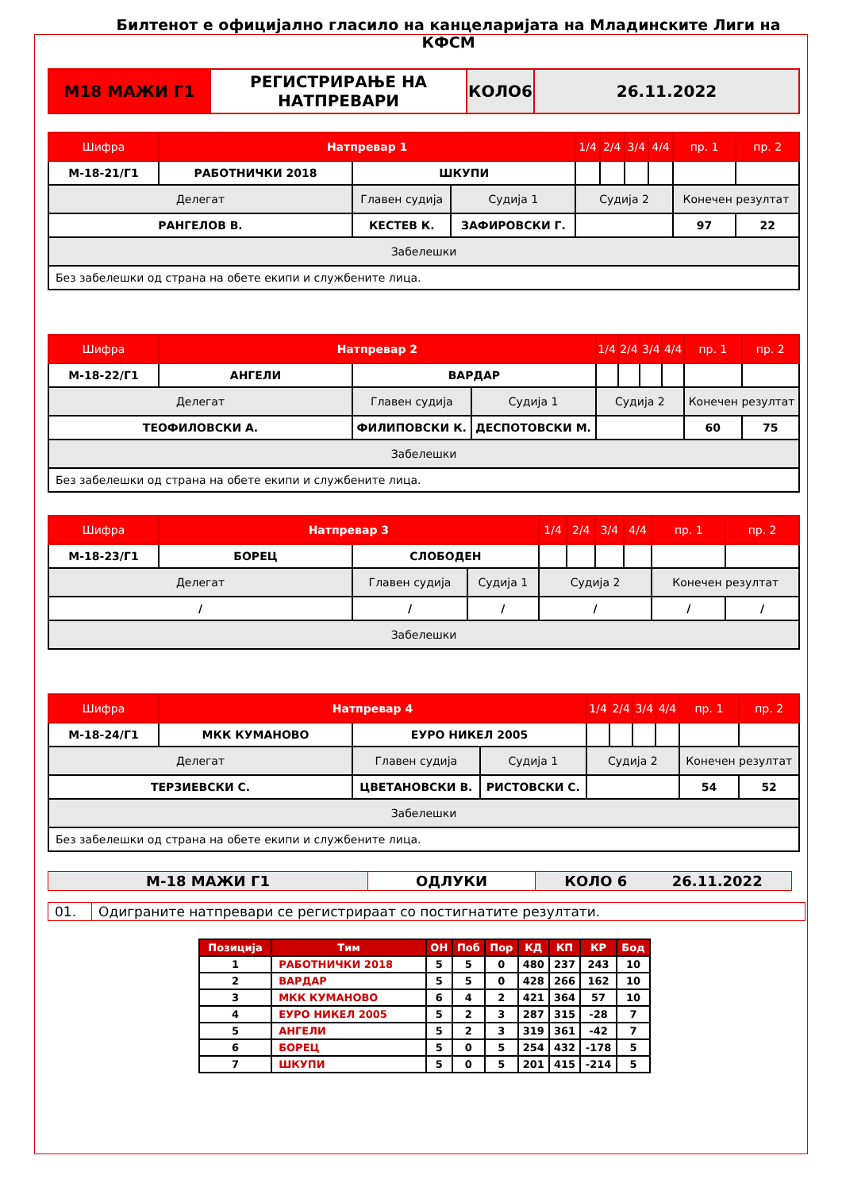Билтенот е официјално гласило на канцеларијата на Младинските Лиги на КФСМ
| М18 МАЖИ Г1 | РЕГИСТРИРАЊЕ НА НАТПРЕВАРИ | КОЛО6 | 26.11.2022 |
| Шифра | Натпревар 1 | | | 1/4 | 2/4 | 3/4 | 4/4 | пр. 1 | пр. 2 |
| М-18-21/Г1 | РАБОТНИЧКИ 2018 | ШКУПИ | | | | | | | |
| Делегат | | Главен судија | Судија 1 | Судија 2 | | | | Конечен резултат | |
| РАНГЕЛОВ В. | | КЕСТЕВ К. | ЗАФИРОВСКИ Г. | | | | | 97 | 22 |
| Забелешки | | | | | | | | | |
| Без забелешки од страна на обете екипи и службените лица. | | | | | | | | | |
| Шифра | Натпревар 2 | | | 1/4 | 2/4 | 3/4 | 4/4 | пр. 1 | пр. 2 |
| М-18-22/Г1 | АНГЕЛИ | ВАРДАР | | | | | | | |
| Делегат | | Главен судија | Судија 1 | Судија 2 | | | | Конечен резултат | |
| ТЕОФИЛОВСКИ А. | | ФИЛИПОВСКИ К. | ДЕСПОТОВСКИ М. | | | | | 60 | 75 |
| Забелешки | | | | | | | | | |
| Без забелешки од страна на обете екипи и службените лица. | | | | | | | | | |
| Шифра | Натпревар 3 | | | 1/4 | 2/4 | 3/4 | 4/4 | пр. 1 | пр. 2 |
| М-18-23/Г1 | БОРЕЦ | СЛОБОДЕН | | | | | | | |
| Делегат | | Главен судија | Судија 1 | Судија 2 | | | | Конечен резултат | |
| / | | / | / | / | | | | / | / |
| Забелешки | | | | | | | | | |
| Шифра | Натпревар 4 | | | 1/4 | 2/4 | 3/4 | 4/4 | пр. 1 | пр. 2 |
| М-18-24/Г1 | МКК КУМАНОВО | ЕУРО НИКЕЛ 2005 | | | | | | | |
| Делегат | | Главен судија | Судија 1 | Судија 2 | | | | Конечен резултат | |
| ТЕРЗИЕВСКИ С. | | ЦВЕТАНОВСКИ В. | РИСТОВСКИ С. | | | | | 54 | 52 |
| Забелешки | | | | | | | | | |
| Без забелешки од страна на обете екипи и службените лица. | | | | | | | | | |
| М-18 МАЖИ Г1 | ОДЛУКИ | КОЛО 6 26.11.2022 |
| 01. | Одиграните натпревари се регистрираат со постигнатите резултати. |
| Позиција | Тим | ОН | Поб | Пор | КД | КП | КР | Бод |
| --- | --- | --- | --- | --- | --- | --- | --- | --- |
| 1 | РАБОТНИЧКИ 2018 | 5 | 5 | 0 | 480 | 237 | 243 | 10 |
| 2 | ВАРДАР | 5 | 5 | 0 | 428 | 266 | 162 | 10 |
| 3 | МКК КУМАНОВО | 6 | 4 | 2 | 421 | 364 | 57 | 10 |
| 4 | ЕУРО НИКЕЛ 2005 | 5 | 2 | 3 | 287 | 315 | -28 | 7 |
| 5 | АНГЕЛИ | 5 | 2 | 3 | 319 | 361 | -42 | 7 |
| 6 | БОРЕЦ | 5 | 0 | 5 | 254 | 432 | -178 | 5 |
| 7 | ШКУПИ | 5 | 0 | 5 | 201 | 415 | -214 | 5 |